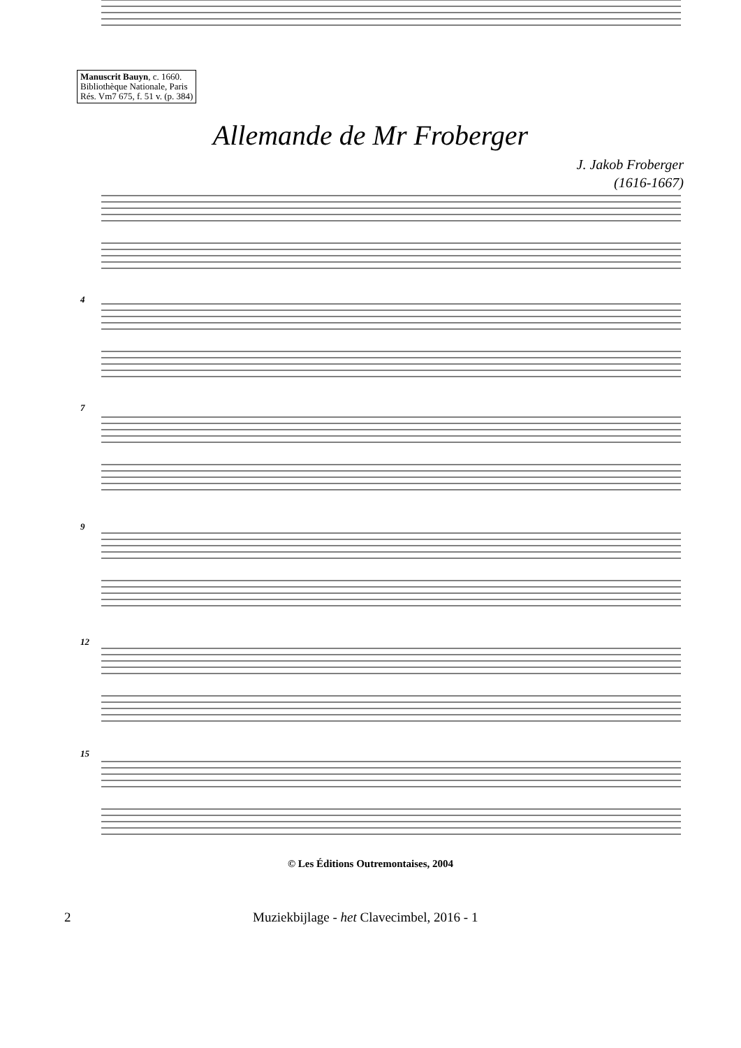Manuscrit Bauyn, c. 1660.
Bibliothèque Nationale, Paris
Rés. Vm7 675, f. 51 v. (p. 384)
Allemande de Mr Froberger
J. Jakob Froberger
(1616-1667)
4
7
9
12
15
© Les Éditions Outremontaises, 2004
2 Muziekbijlage - het Clavecimbel, 2016 - 1